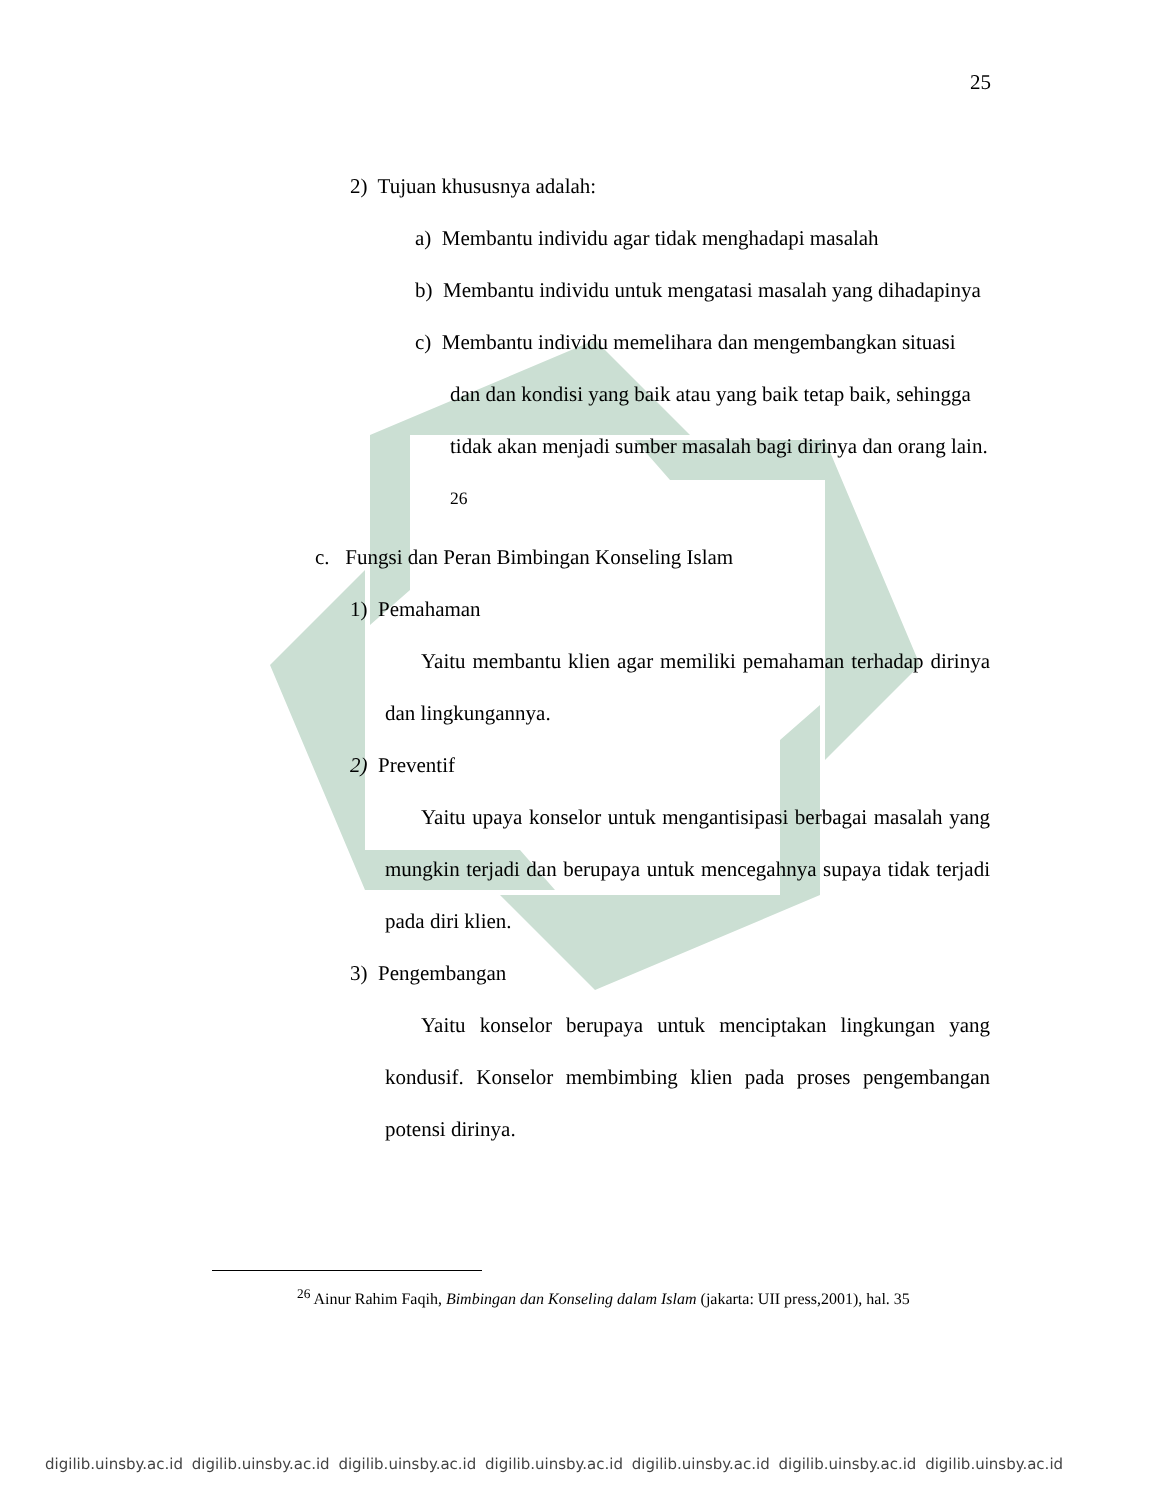25
2) Tujuan khususnya adalah:
a) Membantu individu agar tidak menghadapi masalah
b) Membantu individu untuk mengatasi masalah yang dihadapinya
c) Membantu individu memelihara dan mengembangkan situasi dan dan kondisi yang baik atau yang baik tetap baik, sehingga tidak akan menjadi sumber masalah bagi dirinya dan orang lain. <sup>26</sup>
c. Fungsi dan Peran Bimbingan Konseling Islam
1) Pemahaman
Yaitu membantu klien agar memiliki pemahaman terhadap dirinya dan lingkungannya.
2) Preventif
Yaitu upaya konselor untuk mengantisipasi berbagai masalah yang mungkin terjadi dan berupaya untuk mencegahnya supaya tidak terjadi pada diri klien.
3) Pengembangan
Yaitu konselor berupaya untuk menciptakan lingkungan yang kondusif. Konselor membimbing klien pada proses pengembangan potensi dirinya.
<sup>26</sup> Ainur Rahim Faqih, Bimbingan dan Konseling dalam Islam (jakarta: UII press,2001), hal. 35
digilib.uinsby.ac.id digilib.uinsby.ac.id digilib.uinsby.ac.id digilib.uinsby.ac.id digilib.uinsby.ac.id digilib.uinsby.ac.id digilib.uinsby.ac.id